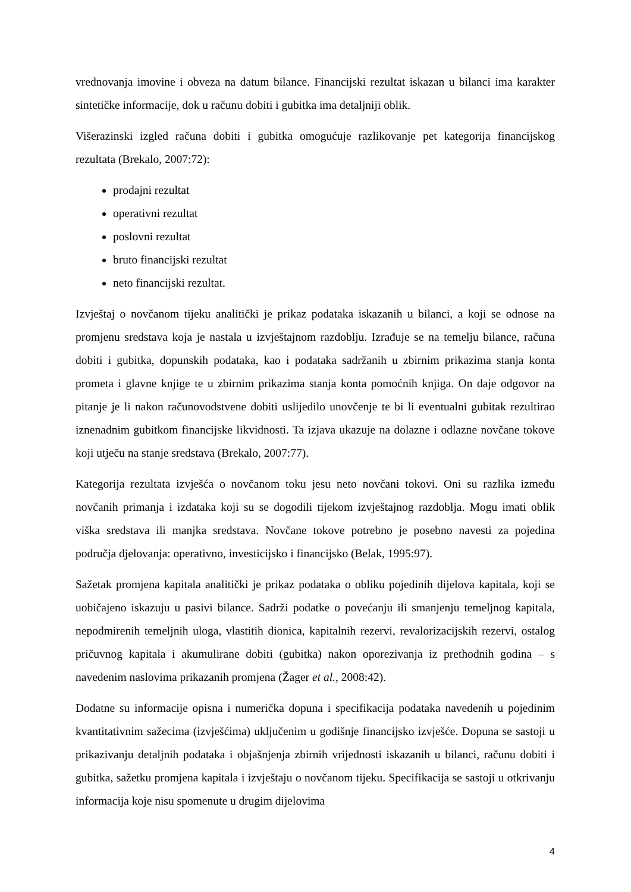vrednovanja imovine i obveza na datum bilance. Financijski rezultat iskazan u bilanci ima karakter sintetičke informacije, dok u računu dobiti i gubitka ima detaljniji oblik.
Višerazinski izgled računa dobiti i gubitka omogućuje razlikovanje pet kategorija financijskog rezultata (Brekalo, 2007:72):
prodajni rezultat
operativni rezultat
poslovni rezultat
bruto financijski rezultat
neto financijski rezultat.
Izvještaj o novčanom tijeku analitički je prikaz podataka iskazanih u bilanci, a koji se odnose na promjenu sredstava koja je nastala u izvještajnom razdoblju. Izrađuje se na temelju bilance, računa dobiti i gubitka, dopunskih podataka, kao i podataka sadržanih u zbirnim prikazima stanja konta prometa i glavne knjige te u zbirnim prikazima stanja konta pomoćnih knjiga. On daje odgovor na pitanje je li nakon računovodstvene dobiti uslijedilo unovčenje te bi li eventualni gubitak rezultirao iznenadnim gubitkom financijske likvidnosti. Ta izjava ukazuje na dolazne i odlazne novčane tokove koji utječu na stanje sredstava (Brekalo, 2007:77).
Kategorija rezultata izvješća o novčanom toku jesu neto novčani tokovi. Oni su razlika između novčanih primanja i izdataka koji su se dogodili tijekom izvještajnog razdoblja. Mogu imati oblik viška sredstava ili manjka sredstava. Novčane tokove potrebno je posebno navesti za pojedina područja djelovanja: operativno, investicijsko i financijsko (Belak, 1995:97).
Sažetak promjena kapitala analitički je prikaz podataka o obliku pojedinih dijelova kapitala, koji se uobičajeno iskazuju u pasivi bilance. Sadrži podatke o povećanju ili smanjenju temeljnog kapitala, nepodmirenih temeljnih uloga, vlastitih dionica, kapitalnih rezervi, revalorizacijskih rezervi, ostalog pričuvnog kapitala i akumulirane dobiti (gubitka) nakon oporezivanja iz prethodnih godina – s navedenim naslovima prikazanih promjena (Žager et al., 2008:42).
Dodatne su informacije opisna i numerička dopuna i specifikacija podataka navedenih u pojedinim kvantitativnim sažecima (izvješćima) uključenim u godišnje financijsko izvješće. Dopuna se sastoji u prikazivanju detaljnih podataka i objašnjenja zbirnih vrijednosti iskazanih u bilanci, računu dobiti i gubitka, sažetku promjena kapitala i izvještaju o novčanom tijeku. Specifikacija se sastoji u otkrivanju informacija koje nisu spomenute u drugim dijelovima
4